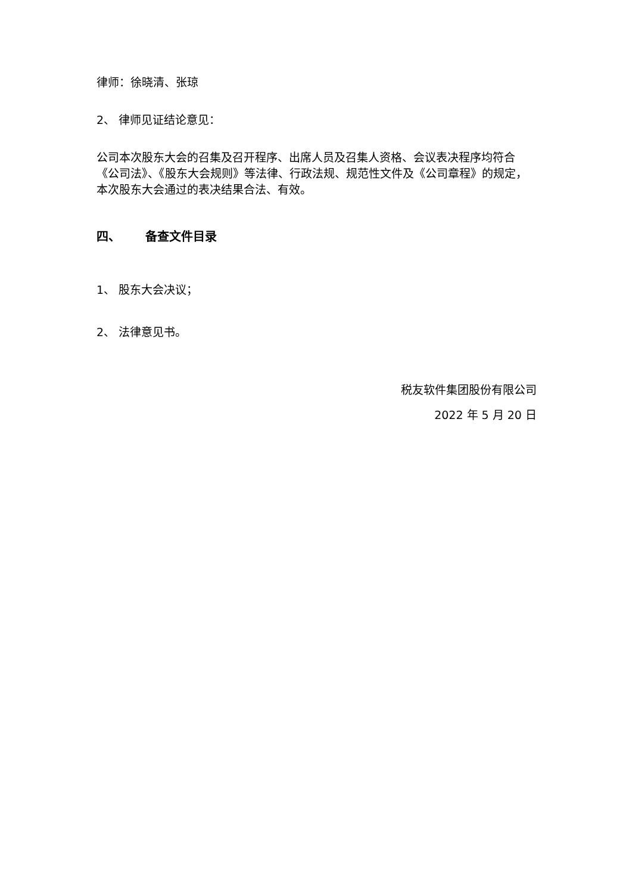律师：徐晓清、张琼
2、 律师见证结论意见：
公司本次股东大会的召集及召开程序、出席人员及召集人资格、会议表决程序均符合《公司法》、《股东大会规则》等法律、行政法规、规范性文件及《公司章程》的规定，本次股东大会通过的表决结果合法、有效。
四、 备查文件目录
1、 股东大会决议；
2、 法律意见书。
税友软件集团股份有限公司
2022 年 5 月 20 日